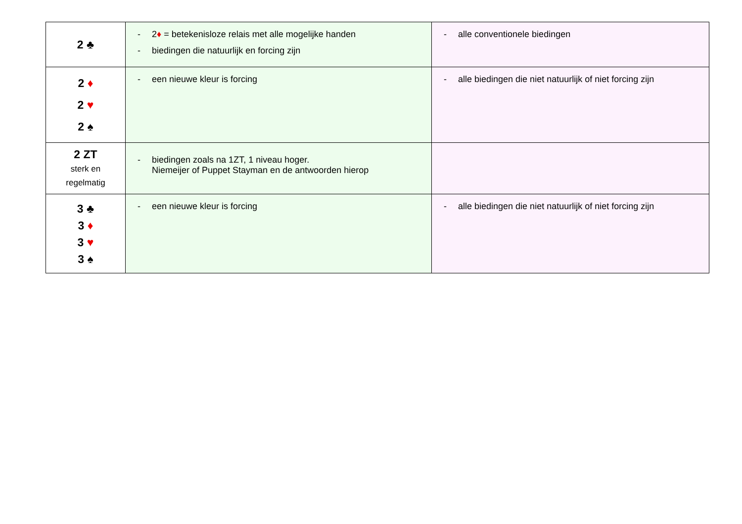| 2 ♣ | - 2 ♦ = betekenisloze relais met alle mogelijke handen - biedingen die natuurlijk en forcing zijn | - alle conventionele biedingen |
| 2 ♦ 2 ♥ 2 ♠ | - een nieuwe kleur is forcing | - alle biedingen die niet natuurlijk of niet forcing zijn |
| 2 ZT sterk en regelmatig | - biedingen zoals na 1ZT, 1 niveau hoger. Niemeijer of Puppet Stayman en de antwoorden hierop | |
| 3 ♣ 3 ♦ 3 ♥ 3 ♠ | - een nieuwe kleur is forcing | - alle biedingen die niet natuurlijk of niet forcing zijn |